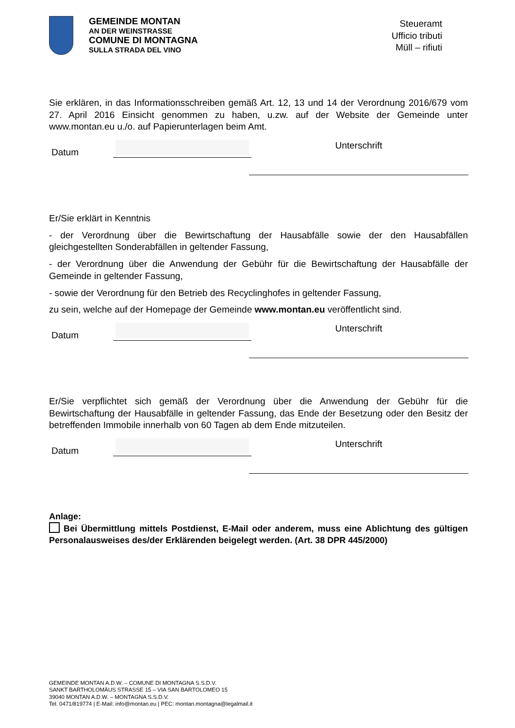GEMEINDE MONTAN
AN DER WEINSTRASSE
COMUNE DI MONTAGNA
SULLA STRADA DEL VINO
Steueramt
Ufficio tributi
Müll – rifiuti
Sie erklären, in das Informationsschreiben gemäß Art. 12, 13 und 14 der Verordnung 2016/679 vom 27. April 2016 Einsicht genommen zu haben, u.zw. auf der Website der Gemeinde unter www.montan.eu u./o. auf Papierunterlagen beim Amt.
Datum
Unterschrift
Er/Sie erklärt in Kenntnis
- der Verordnung über die Bewirtschaftung der Hausabfälle sowie der den Hausabfällen gleichgestellten Sonderabfällen in geltender Fassung,
- der Verordnung über die Anwendung der Gebühr für die Bewirtschaftung der Hausabfälle der Gemeinde in geltender Fassung,
- sowie der Verordnung für den Betrieb des Recyclinghofes in geltender Fassung,
zu sein, welche auf der Homepage der Gemeinde www.montan.eu veröffentlicht sind.
Datum
Unterschrift
Er/Sie verpflichtet sich gemäß der Verordnung über die Anwendung der Gebühr für die Bewirtschaftung der Hausabfälle in geltender Fassung, das Ende der Besetzung oder den Besitz der betreffenden Immobile innerhalb von 60 Tagen ab dem Ende mitzuteilen.
Datum
Unterschrift
Anlage:
Bei Übermittlung mittels Postdienst, E-Mail oder anderem, muss eine Ablichtung des gültigen Personalausweises des/der Erklärenden beigelegt werden. (Art. 38 DPR 445/2000)
GEMEINDE MONTAN A.D.W. – COMUNE DI MONTAGNA S.S.D.V.
SANKT BARTHOLOMÄUS STRASSE 15 – VIA SAN BARTOLOMEO 15
39040 MONTAN A.D.W. – MONTAGNA S.S.D.V.
Tel. 0471/819774 | E-Mail: info@montan.eu | PEC: montan.montagna@legalmail.it